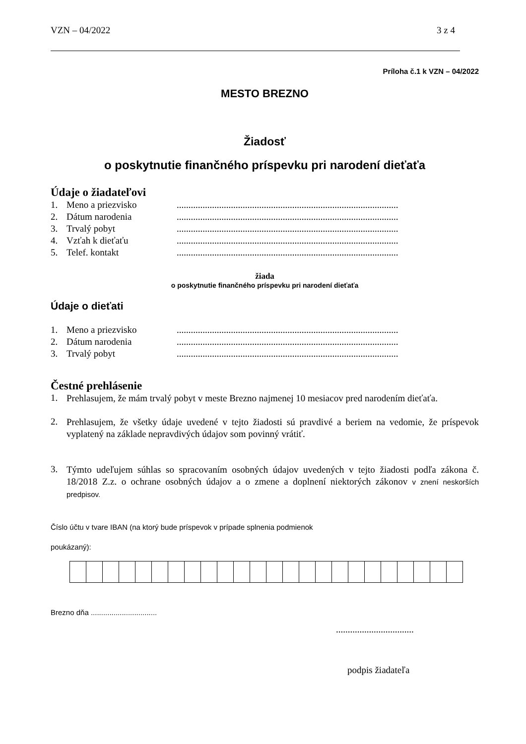VZN – 04/2022 3 z 4
Príloha č.1 k VZN – 04/2022
MESTO BREZNO
Žiadosť
o poskytnutie finančného príspevku pri narodení dieťaťa
Údaje o žiadateľovi
1. Meno a priezvisko..............................................................................................
2. Dátum narodenia..............................................................................................
3. Trvalý pobyt..............................................................................................
4. Vzťah k dieťaťu..............................................................................................
5. Telef. kontakt..............................................................................................
žiada
o poskytnutie finančného príspevku pri narodení dieťaťa
Údaje o dieťati
1. Meno a priezvisko..............................................................................................
2. Dátum narodenia..............................................................................................
3. Trvalý pobyt..............................................................................................
Čestné prehlásenie
1.
Prehlasujem, že mám trvalý pobyt v meste Brezno najmenej 10 mesiacov pred narodením dieťaťa.
2.
Prehlasujem, že všetky údaje uvedené v tejto žiadosti sú pravdivé a beriem na vedomie, že príspevok vyplatený na základe nepravdivých údajov som povinný vrátiť.
3.
Týmto udeľujem súhlas so spracovaním osobných údajov uvedených v tejto žiadosti podľa zákona č. 18/2018 Z.z. o ochrane osobných údajov a o zmene a doplnení niektorých zákonov v znení neskorších predpisov.
Číslo účtu v tvare IBAN (na ktorý bude príspevok v prípade splnenia podmienok
poukázaný):
Brezno dňa ................................
.................................
podpis žiadateľa